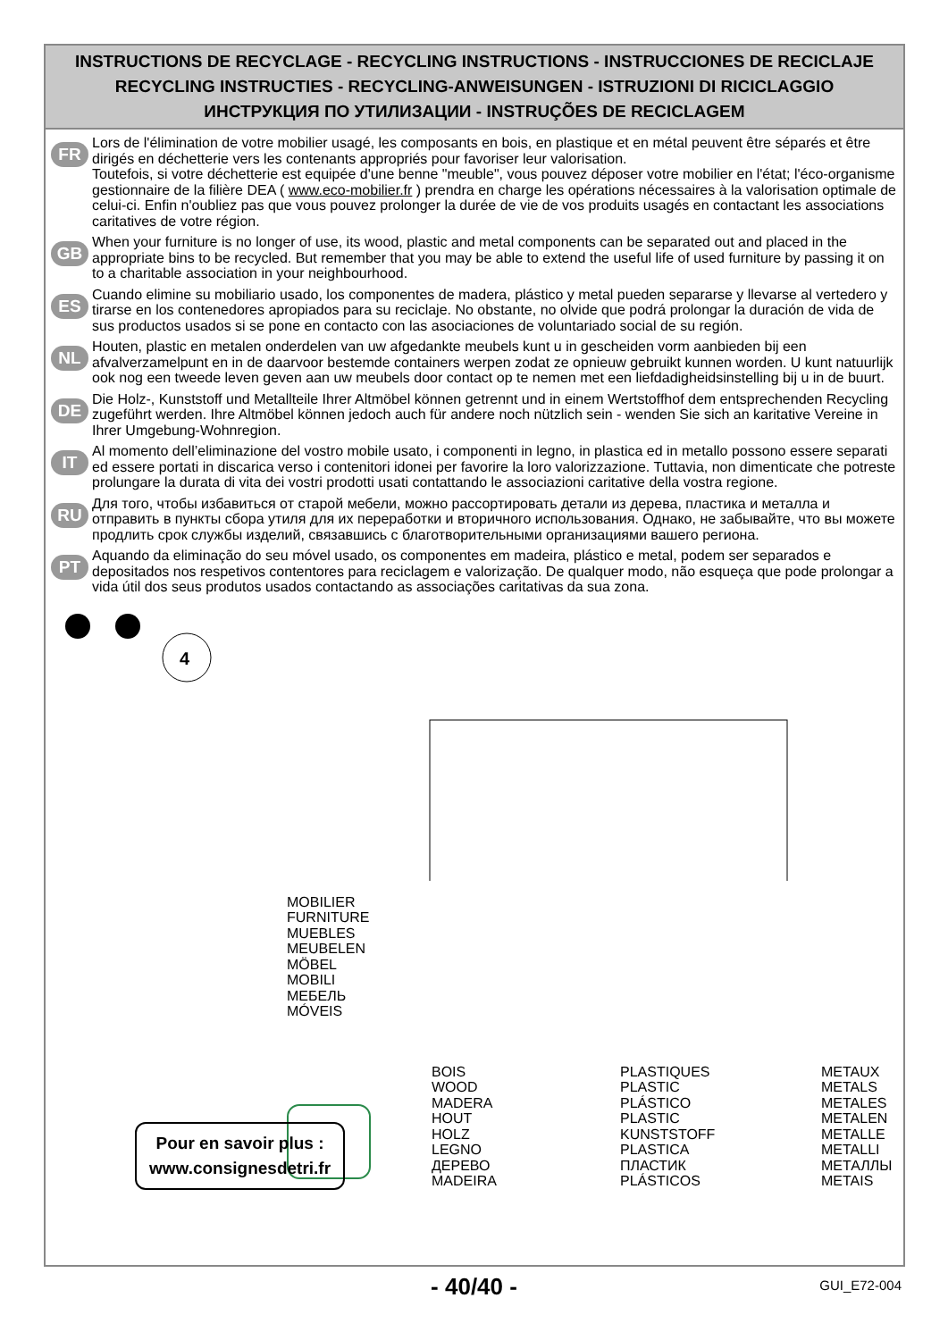INSTRUCTIONS DE RECYCLAGE - RECYCLING INSTRUCTIONS - INSTRUCCIONES DE RECICLAJE
RECYCLING INSTRUCTIES - RECYCLING-ANWEISUNGEN - ISTRUZIONI DI RICICLAGGIO
ИНСТРУКЦИЯ ПО УТИЛИЗАЦИИ - INSTRUÇÕES DE RECICLAGEM
FR
Lors de l'élimination de votre mobilier usagé, les composants en bois, en plastique et en métal peuvent être séparés et être dirigés en déchetterie vers les contenants appropriés pour favoriser leur valorisation.
Toutefois, si votre déchetterie est equipée d'une benne "meuble", vous pouvez déposer votre mobilier en l'état; l'éco-organisme gestionnaire de la filière DEA ( www.eco-mobilier.fr ) prendra en charge les opérations nécessaires à la valorisation optimale de celui-ci. Enfin n'oubliez pas que vous pouvez prolonger la durée de vie de vos produits usagés en contactant les associations caritatives de votre région.
GB
When your furniture is no longer of use, its wood, plastic and metal components can be separated out and placed in the appropriate bins to be recycled. But remember that you may be able to extend the useful life of used furniture by passing it on to a charitable association in your neighbourhood.
ES
Cuando elimine su mobiliario usado, los componentes de madera, plástico y metal pueden separarse y llevarse al vertedero y tirarse en los contenedores apropiados para su reciclaje. No obstante, no olvide que podrá prolongar la duración de vida de sus productos usados si se pone en contacto con las asociaciones de voluntariado social de su región.
NL
Houten, plastic en metalen onderdelen van uw afgedankte meubels kunt u in gescheiden vorm aanbieden bij een afvalverzamelpunt en in de daarvoor bestemde containers werpen zodat ze opnieuw gebruikt kunnen worden. U kunt natuurlijk ook nog een tweede leven geven aan uw meubels door contact op te nemen met een liefdadigheidsinstelling bij u in de buurt.
DE
Die Holz-, Kunststoff und Metallteile Ihrer Altmöbel können getrennt und in einem Wertstoffhof dem entsprechenden Recycling zugeführt werden. Ihre Altmöbel können jedoch auch für andere noch nützlich sein - wenden Sie sich an karitative Vereine in Ihrer Umgebung-Wohnregion.
IT
Al momento dell’eliminazione del vostro mobile usato, i componenti in legno, in plastica ed in metallo possono essere separati ed essere portati in discarica verso i contenitori idonei per favorire la loro valorizzazione. Tuttavia, non dimenticate che potreste prolungare la durata di vita dei vostri prodotti usati contattando le associazioni caritative della vostra regione.
RU
Для того, чтобы избавиться от старой мебели, можно рассортировать детали из дерева, пластика и металла и отправить в пункты сбора утиля для их переработки и вторичного использования. Однако, не забывайте, что вы можете продлить срок службы изделий, связавшись с благотворительными организациями вашего региона.
PT
Aquando da eliminação do seu móvel usado, os componentes em madeira, plástico e metal, podem ser separados e depositados nos respetivos contentores para reciclagem e valorização. De qualquer modo, não esqueça que pode prolongar a vida útil dos seus produtos usados contactando as associações caritativas da sua zona.
4
MOBILIER
FURNITURE
MUEBLES
MEUBELEN
MÖBEL
MOBILI
МЕБЕЛЬ
MÓVEIS
Pour en savoir plus :
www.consignesdetri.fr
BOIS
WOOD
MADERA
HOUT
HOLZ
LEGNO
ДЕРЕВО
MADEIRA
PLASTIQUES
PLASTIC
PLÁSTICO
PLASTIC
KUNSTSTOFF
PLASTICA
ПЛАСТИК
PLÁSTICOS
METAUX
METALS
METALES
METALEN
METALLE
METALLI
МЕТАЛЛЫ
METAIS
- 40/40 - GUI_E72-004